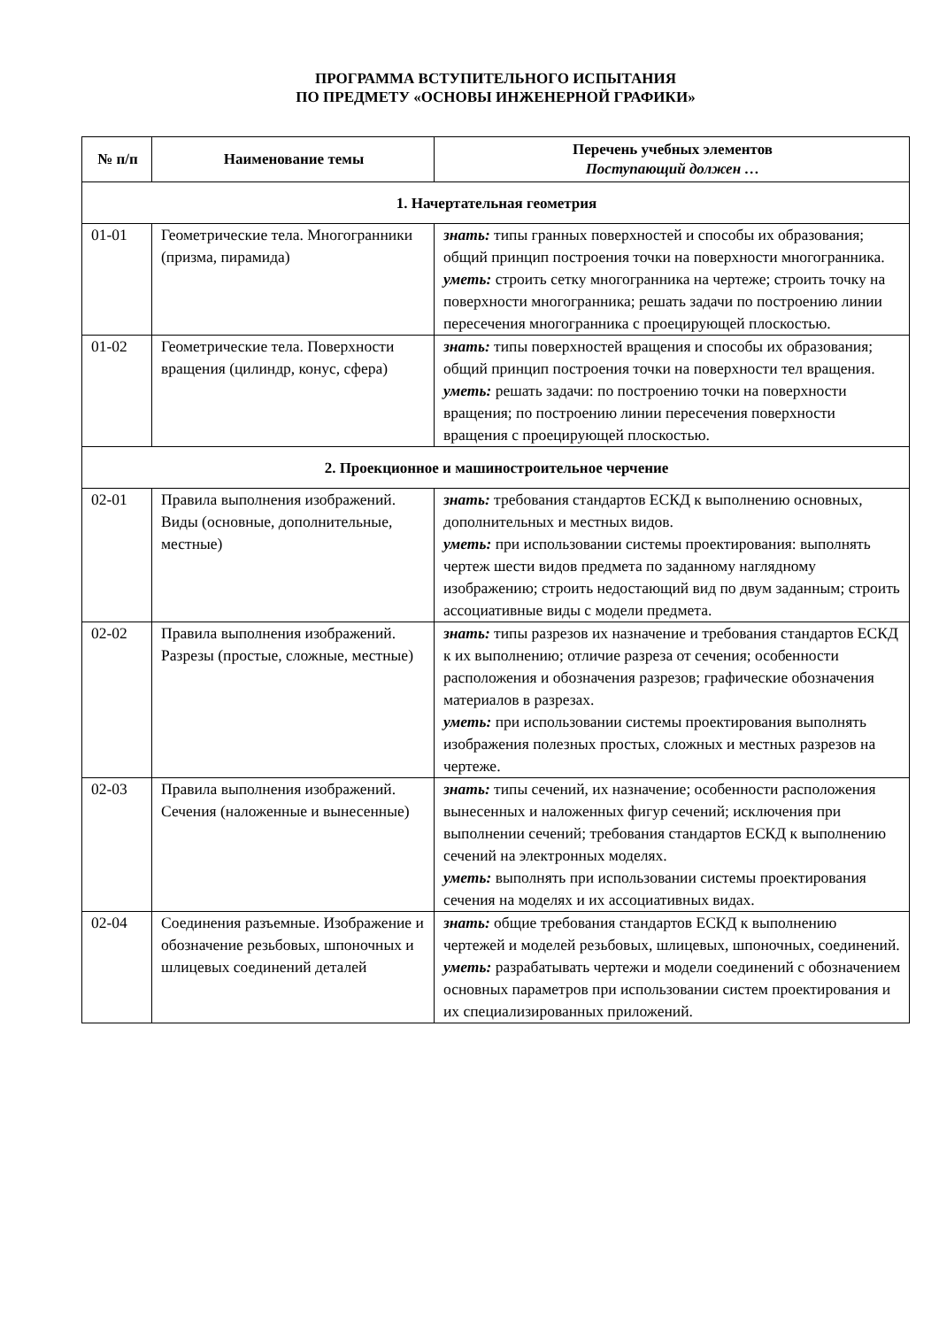ПРОГРАММА ВСТУПИТЕЛЬНОГО ИСПЫТАНИЯ
ПО ПРЕДМЕТУ «ОСНОВЫ ИНЖЕНЕРНОЙ ГРАФИКИ»
| № п/п | Наименование темы | Перечень учебных элементов Поступающий должен … |
| --- | --- | --- |
| 1. Начертательная геометрия | | |
| 01-01 | Геометрические тела. Многогранники (призма, пирамида) | знать: типы гранных поверхностей и способы их образования; общий принцип построения точки на поверхности многогранника. уметь: строить сетку многогранника на чертеже; строить точку на поверхности многогранника; решать задачи по построению линии пересечения многогранника с проецирующей плоскостью. |
| 01-02 | Геометрические тела. Поверхности вращения (цилиндр, конус, сфера) | знать: типы поверхностей вращения и способы их образования; общий принцип построения точки на поверхности тел вращения. уметь: решать задачи: по построению точки на поверхности вращения; по построению линии пересечения поверхности вращения с проецирующей плоскостью. |
| 2. Проекционное и машиностроительное черчение | | |
| 02-01 | Правила выполнения изображений. Виды (основные, дополнительные, местные) | знать: требования стандартов ЕСКД к выполнению основных, дополнительных и местных видов. уметь: при использовании системы проектирования: выполнять чертеж шести видов предмета по заданному наглядному изображению; строить недостающий вид по двум заданным; строить ассоциативные виды с модели предмета. |
| 02-02 | Правила выполнения изображений. Разрезы (простые, сложные, местные) | знать: типы разрезов их назначение и требования стандартов ЕСКД к их выполнению; отличие разреза от сечения; особенности расположения и обозначения разрезов; графические обозначения материалов в разрезах. уметь: при использовании системы проектирования выполнять изображения полезных простых, сложных и местных разрезов на чертеже. |
| 02-03 | Правила выполнения изображений. Сечения (наложенные и вынесенные) | знать: типы сечений, их назначение; особенности расположения вынесенных и наложенных фигур сечений; исключения при выполнении сечений; требования стандартов ЕСКД к выполнению сечений на электронных моделях. уметь: выполнять при использовании системы проектирования сечения на моделях и их ассоциативных видах. |
| 02-04 | Соединения разъемные. Изображение и обозначение резьбовых, шпоночных и шлицевых соединений деталей | знать: общие требования стандартов ЕСКД к выполнению чертежей и моделей резьбовых, шлицевых, шпоночных, соединений. уметь: разрабатывать чертежи и модели соединений с обозначением основных параметров при использовании систем проектирования и их специализированных приложений. |